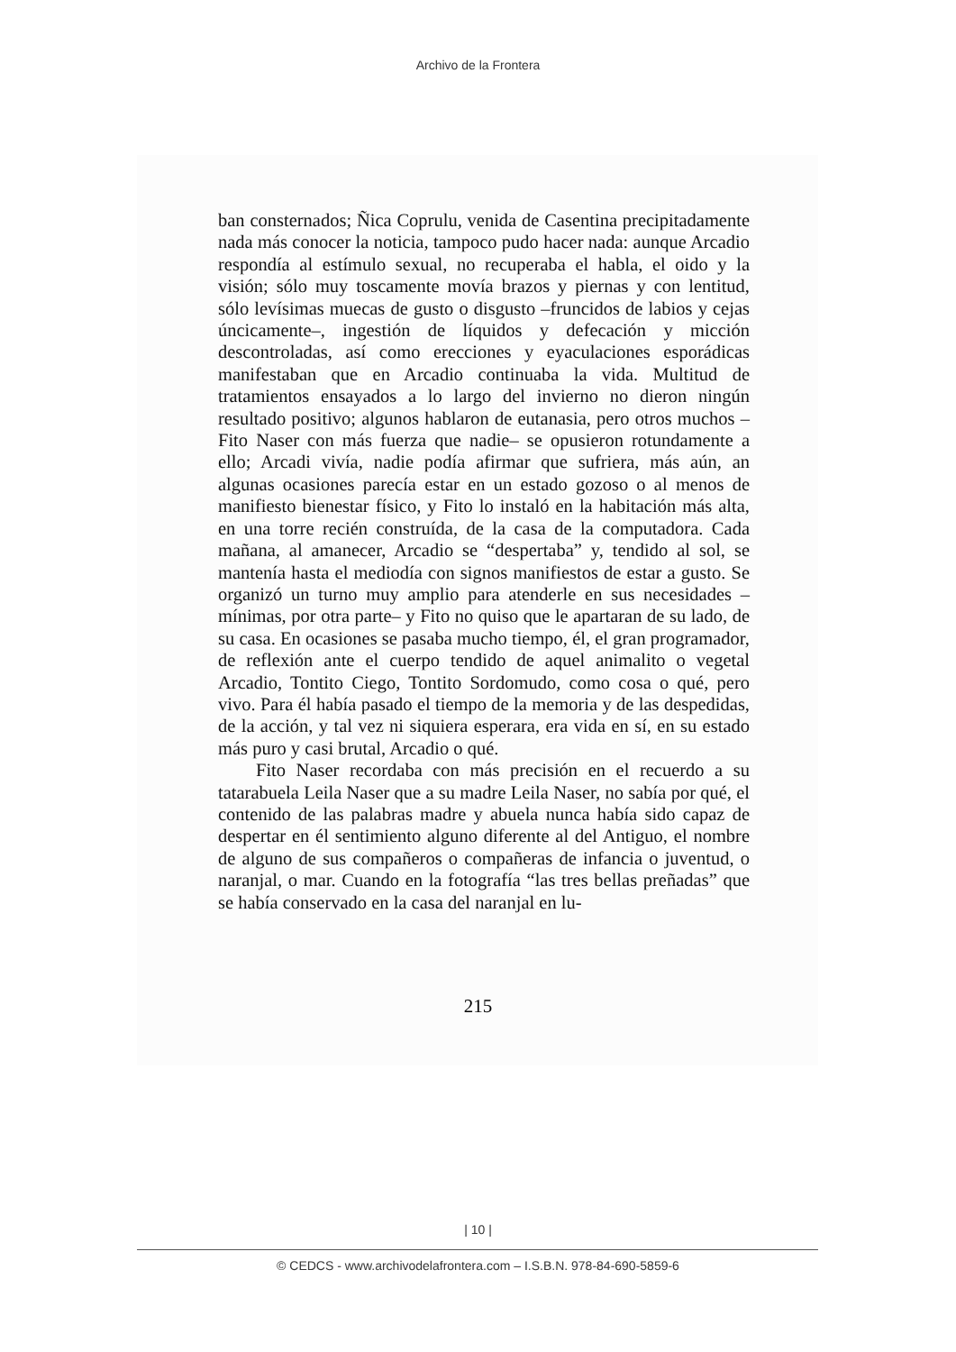Archivo de la Frontera
ban consternados; Ñica Coprulu, venida de Casentina precipitadamente nada más conocer la noticia, tampoco pudo hacer nada: aunque Arcadio respondía al estímulo sexual, no recuperaba el habla, el oido y la visión; sólo muy toscamente movía brazos y piernas y con lentitud, sólo levísimas muecas de gusto o disgusto –fruncidos de labios y cejas úncicamente–, ingestión de líquidos y defecación y micción descontroladas, así como erecciones y eyaculaciones esporádicas manifestaban que en Arcadio continuaba la vida. Multitud de tratamientos ensayados a lo largo del invierno no dieron ningún resultado positivo; algunos hablaron de eutanasia, pero otros muchos –Fito Naser con más fuerza que nadie– se opusieron rotundamente a ello; Arcadi vivía, nadie podía afirmar que sufriera, más aún, an algunas ocasiones parecía estar en un estado gozoso o al menos de manifiesto bienestar físico, y Fito lo instaló en la habitación más alta, en una torre recién construída, de la casa de la computadora. Cada mañana, al amanecer, Arcadio se “despertaba” y, tendido al sol, se mantenía hasta el mediodía con signos manifiestos de estar a gusto. Se organizó un turno muy amplio para atenderle en sus necesidades –mínimas, por otra parte– y Fito no quiso que le apartaran de su lado, de su casa. En ocasiones se pasaba mucho tiempo, él, el gran programador, de reflexión ante el cuerpo tendido de aquel animalito o vegetal Arcadio, Tontito Ciego, Tontito Sordomudo, como cosa o qué, pero vivo. Para él había pasado el tiempo de la memoria y de las despedidas, de la acción, y tal vez ni siquiera esperara, era vida en sí, en su estado más puro y casi brutal, Arcadio o qué.
Fito Naser recordaba con más precisión en el recuerdo a su tatarabuela Leila Naser que a su madre Leila Naser, no sabía por qué, el contenido de las palabras madre y abuela nunca había sido capaz de despertar en él sentimiento alguno diferente al del Antiguo, el nombre de alguno de sus compañeros o compañeras de infancia o juventud, o naranjal, o mar. Cuando en la fotografía “las tres bellas preñadas” que se había conservado en la casa del naranjal en lu-
215
| 10 |
© CEDCS - www.archivodelafrontera.com – I.S.B.N. 978-84-690-5859-6